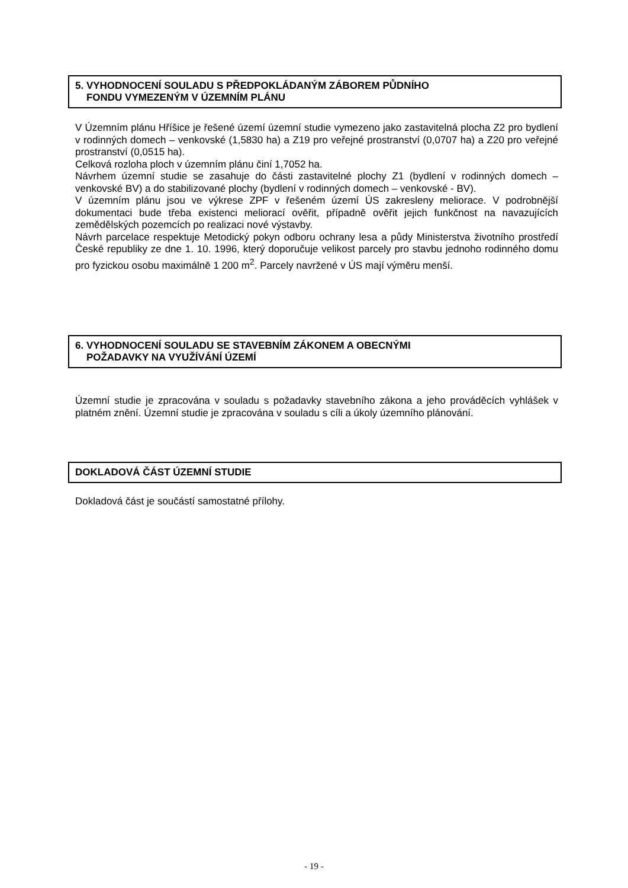5. VYHODNOCENÍ SOULADU S PŘEDPOKLÁDANÝM ZÁBOREM PŮDNÍHO
FONDU VYMEZENÝM V ÚZEMNÍM PLÁNU
V Územním plánu Hříšice je řešené území územní studie vymezeno jako zastavitelná plocha Z2 pro bydlení v rodinných domech – venkovské (1,5830 ha) a Z19 pro veřejné prostranství (0,0707 ha) a Z20 pro veřejné prostranství (0,0515 ha).
Celková rozloha ploch v územním plánu činí 1,7052 ha.
Návrhem územní studie se zasahuje do části zastavitelné plochy Z1 (bydlení v rodinných domech – venkovské BV) a do stabilizované plochy (bydlení v rodinných domech – venkovské - BV).
V územním plánu jsou ve výkrese ZPF v řešeném území ÚS zakresleny meliorace. V podrobnější dokumentaci bude třeba existenci meliorací ověřit, případně ověřit jejich funkčnost na navazujících zemědělských pozemcích po realizaci nové výstavby.
Návrh parcelace respektuje Metodický pokyn odboru ochrany lesa a půdy Ministerstva životního prostředí České republiky ze dne 1. 10. 1996, který doporučuje velikost parcely pro stavbu jednoho rodinného domu pro fyzickou osobu maximálně 1 200 m<sup>2</sup>. Parcely navržené v ÚS mají výměru menší.
6. VYHODNOCENÍ SOULADU SE STAVEBNÍM ZÁKONEM A OBECNÝMI
POŽADAVKY NA VYUŽÍVÁNÍ ÚZEMÍ
Územní studie je zpracována v souladu s požadavky stavebního zákona a jeho prováděcích vyhlášek v platném znění. Územní studie je zpracována v souladu s cíli a úkoly územního plánování.
DOKLADOVÁ ČÁST ÚZEMNÍ STUDIE
Dokladová část je součástí samostatné přílohy.
- 19 -